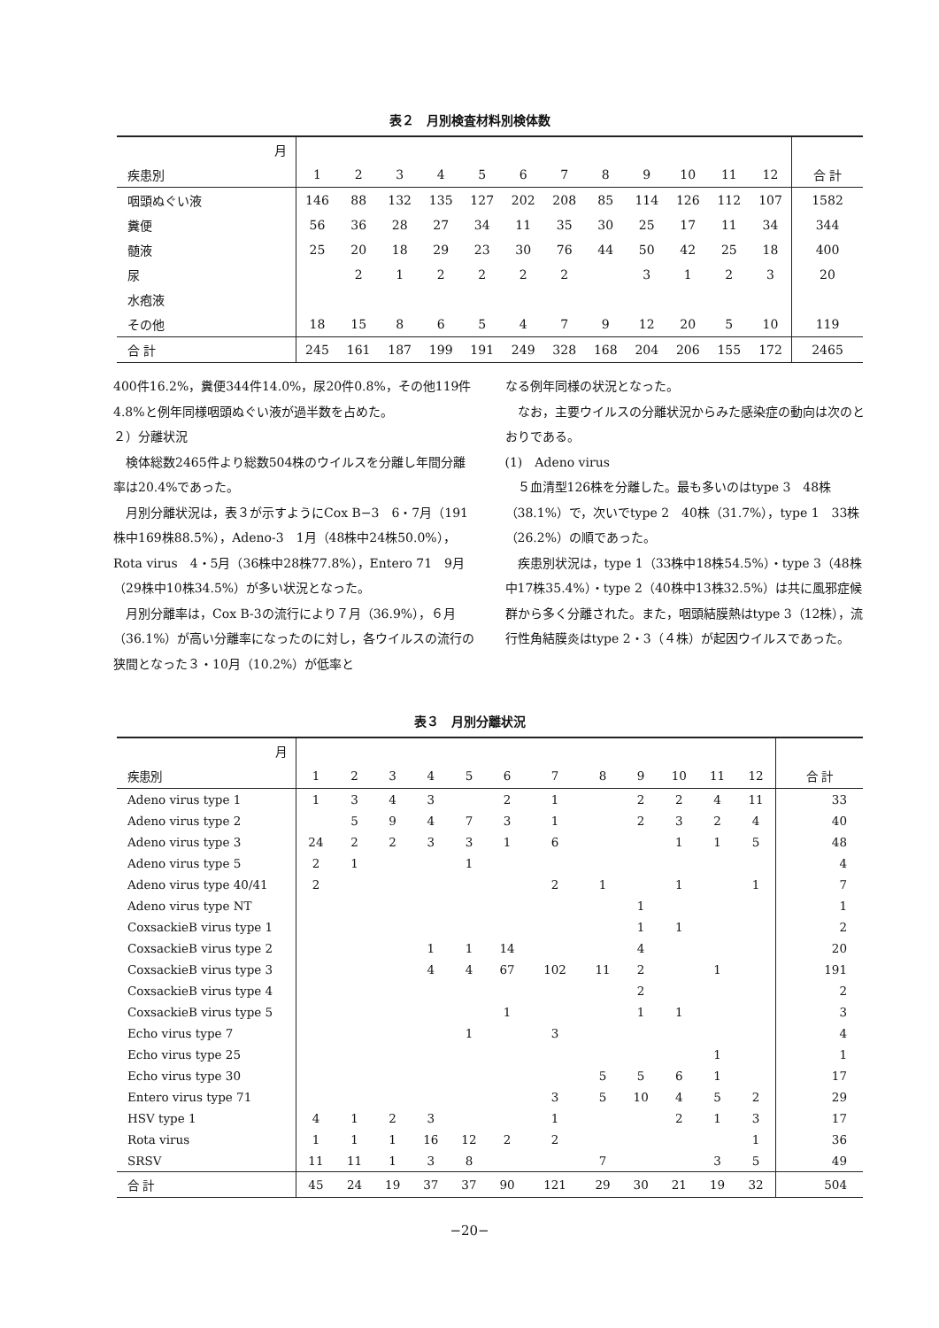表２　月別検査材料別検体数
| 月 | | | | | | | | | | | | | |
| 疾患別 | 1 | 2 | 3 | 4 | 5 | 6 | 7 | 8 | 9 | 10 | 11 | 12 | 合 計 |
| 咽頭ぬぐい液 | 146 | 88 | 132 | 135 | 127 | 202 | 208 | 85 | 114 | 126 | 112 | 107 | 1582 |
| 糞便 | 56 | 36 | 28 | 27 | 34 | 11 | 35 | 30 | 25 | 17 | 11 | 34 | 344 |
| 髄液 | 25 | 20 | 18 | 29 | 23 | 30 | 76 | 44 | 50 | 42 | 25 | 18 | 400 |
| 尿 | | 2 | 1 | 2 | 2 | 2 | 2 | | 3 | 1 | 2 | 3 | 20 |
| 水疱液 | | | | | | | | | | | | | |
| その他 | 18 | 15 | 8 | 6 | 5 | 4 | 7 | 9 | 12 | 20 | 5 | 10 | 119 |
| 合 計 | 245 | 161 | 187 | 199 | 191 | 249 | 328 | 168 | 204 | 206 | 155 | 172 | 2465 |
400件16.2%，糞便344件14.0%，尿20件0.8%，その他119件4.8%と例年同様咽頭ぬぐい液が過半数を占めた。
２）分離状況
検体総数2465件より総数504株のウイルスを分離し年間分離率は20.4%であった。
月別分離状況は，表３が示すようにCox B−3　6・7月（191株中169株88.5%），Adeno-3　1月（48株中24株50.0%），Rota virus　4・5月（36株中28株77.8%），Entero 71　9月（29株中10株34.5%）が多い状況となった。
月別分離率は，Cox B-3の流行により７月（36.9%），６月（36.1%）が高い分離率になったのに対し，各ウイルスの流行の狭間となった３・10月（10.2%）が低率と
なる例年同様の状況となった。
なお，主要ウイルスの分離状況からみた感染症の動向は次のとおりである。
(1)　Adeno virus
５血清型126株を分離した。最も多いのはtype 3　48株（38.1%）で，次いでtype 2　40株（31.7%），type 1　33株（26.2%）の順であった。
疾患別状況は，type 1（33株中18株54.5%）・type 3（48株中17株35.4%）・type 2（40株中13株32.5%）は共に風邪症候群から多く分離された。また，咽頭結膜熱はtype 3（12株），流行性角結膜炎はtype 2・3（４株）が起因ウイルスであった。
表３　月別分離状況
| 月 | | | | | | | | | | | | | |
| 疾患別 | 1 | 2 | 3 | 4 | 5 | 6 | 7 | 8 | 9 | 10 | 11 | 12 | 合 計 |
| Adeno virus type 1 | 1 | 3 | 4 | 3 | | 2 | 1 | | 2 | 2 | 4 | 11 | 33 |
| Adeno virus type 2 | | 5 | 9 | 4 | 7 | 3 | 1 | | 2 | 3 | 2 | 4 | 40 |
| Adeno virus type 3 | 24 | 2 | 2 | 3 | 3 | 1 | 6 | | | 1 | 1 | 5 | 48 |
| Adeno virus type 5 | 2 | 1 | | | 1 | | | | | | | | 4 |
| Adeno virus type 40/41 | 2 | | | | | | 2 | 1 | | 1 | | 1 | 7 |
| Adeno virus type NT | | | | | | | | | 1 | | | | 1 |
| CoxsackieB virus type 1 | | | | | | | | | 1 | 1 | | | 2 |
| CoxsackieB virus type 2 | | | | 1 | 1 | 14 | | | 4 | | | | 20 |
| CoxsackieB virus type 3 | | | | 4 | 4 | 67 | 102 | 11 | 2 | | 1 | | 191 |
| CoxsackieB virus type 4 | | | | | | | | | 2 | | | | 2 |
| CoxsackieB virus type 5 | | | | | | 1 | | | 1 | 1 | | | 3 |
| Echo virus type 7 | | | | | 1 | | 3 | | | | | | 4 |
| Echo virus type 25 | | | | | | | | | | | 1 | | 1 |
| Echo virus type 30 | | | | | | | | 5 | 5 | 6 | 1 | | 17 |
| Entero virus type 71 | | | | | | | 3 | 5 | 10 | 4 | 5 | 2 | 29 |
| HSV type 1 | 4 | 1 | 2 | 3 | | | 1 | | | 2 | 1 | 3 | 17 |
| Rota virus | 1 | 1 | 1 | 16 | 12 | 2 | 2 | | | | | 1 | 36 |
| SRSV | 11 | 11 | 1 | 3 | 8 | | | 7 | | | 3 | 5 | 49 |
| 合 計 | 45 | 24 | 19 | 37 | 37 | 90 | 121 | 29 | 30 | 21 | 19 | 32 | 504 |
−20−